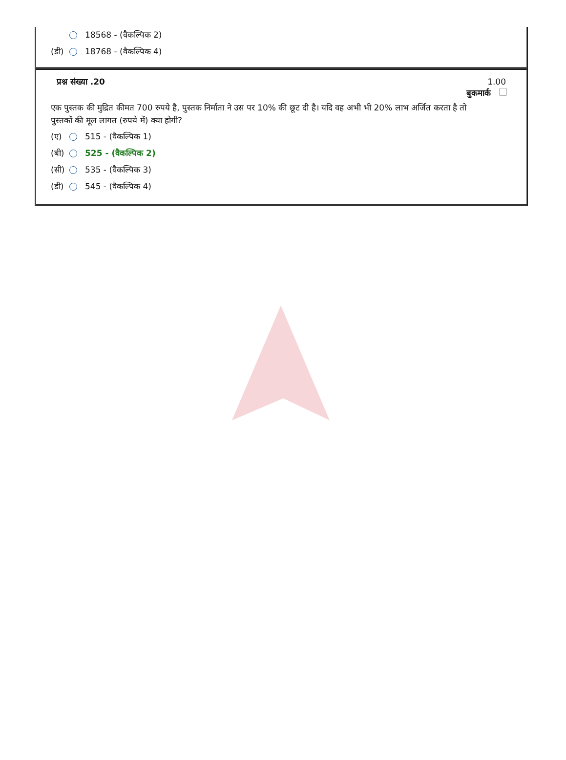18568 - (वैकल्पिक 2)
(डी) 18768 - (वैकल्पिक 4)
प्रश्न संख्या .20 1.00
बुकमार्क
एक पुस्तक की मुद्रित कीमत 700 रुपये है, पुस्तक निर्माता ने उस पर 10% की छूट दी है। यदि वह अभी भी 20% लाभ अर्जित करता है तो पुस्तकों की मूल लागत (रुपये में) क्या होगी?
(ए) 515 - (वैकल्पिक 1)
(बी) 525 - (वैकल्पिक 2)
(सी) 535 - (वैकल्पिक 3)
(डी) 545 - (वैकल्पिक 4)